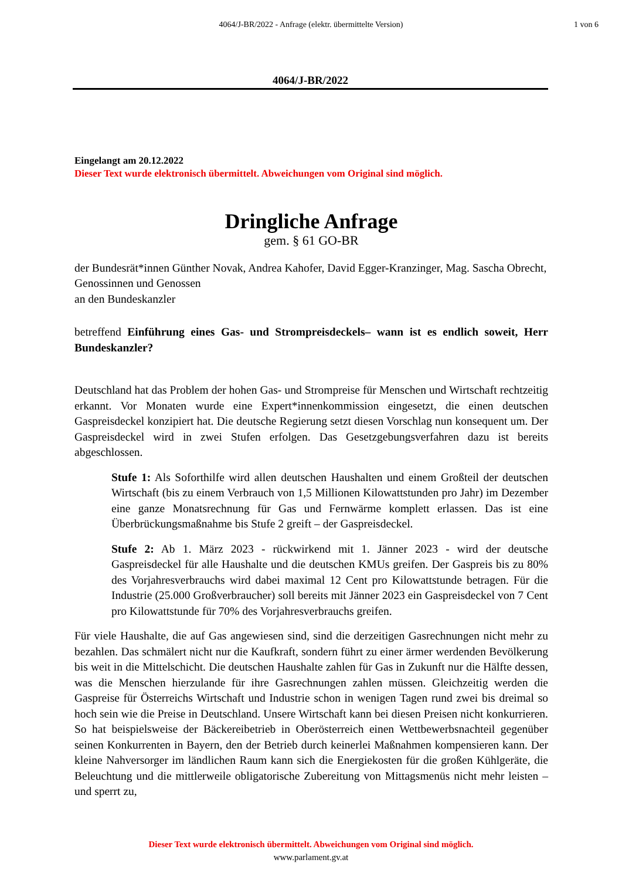4064/J-BR/2022 - Anfrage (elektr. übermittelte Version)
1 von 6
4064/J-BR/2022
Eingelangt am 20.12.2022
Dieser Text wurde elektronisch übermittelt. Abweichungen vom Original sind möglich.
Dringliche Anfrage
gem. § 61 GO-BR
der Bundesrät*innen Günther Novak, Andrea Kahofer, David Egger-Kranzinger, Mag. Sascha Obrecht,
Genossinnen und Genossen
an den Bundeskanzler
betreffend Einführung eines Gas- und Strompreisdeckels– wann ist es endlich soweit, Herr Bundeskanzler?
Deutschland hat das Problem der hohen Gas- und Strompreise für Menschen und Wirtschaft rechtzeitig erkannt. Vor Monaten wurde eine Expert*innenkommission eingesetzt, die einen deutschen Gaspreisdeckel konzipiert hat. Die deutsche Regierung setzt diesen Vorschlag nun konsequent um. Der Gaspreisdeckel wird in zwei Stufen erfolgen. Das Gesetzgebungsverfahren dazu ist bereits abgeschlossen.
Stufe 1: Als Soforthilfe wird allen deutschen Haushalten und einem Großteil der deutschen Wirtschaft (bis zu einem Verbrauch von 1,5 Millionen Kilowattstunden pro Jahr) im Dezember eine ganze Monatsrechnung für Gas und Fernwärme komplett erlassen. Das ist eine Überbrückungsmaßnahme bis Stufe 2 greift – der Gaspreisdeckel.
Stufe 2: Ab 1. März 2023 - rückwirkend mit 1. Jänner 2023 - wird der deutsche Gaspreisdeckel für alle Haushalte und die deutschen KMUs greifen. Der Gaspreis bis zu 80% des Vorjahresverbrauchs wird dabei maximal 12 Cent pro Kilowattstunde betragen. Für die Industrie (25.000 Großverbraucher) soll bereits mit Jänner 2023 ein Gaspreisdeckel von 7 Cent pro Kilowattstunde für 70% des Vorjahresverbrauchs greifen.
Für viele Haushalte, die auf Gas angewiesen sind, sind die derzeitigen Gasrechnungen nicht mehr zu bezahlen. Das schmälert nicht nur die Kaufkraft, sondern führt zu einer ärmer werdenden Bevölkerung bis weit in die Mittelschicht. Die deutschen Haushalte zahlen für Gas in Zukunft nur die Hälfte dessen, was die Menschen hierzulande für ihre Gasrechnungen zahlen müssen. Gleichzeitig werden die Gaspreise für Österreichs Wirtschaft und Industrie schon in wenigen Tagen rund zwei bis dreimal so hoch sein wie die Preise in Deutschland. Unsere Wirtschaft kann bei diesen Preisen nicht konkurrieren. So hat beispielsweise der Bäckereibetrieb in Oberösterreich einen Wettbewerbsnachteil gegenüber seinen Konkurrenten in Bayern, den der Betrieb durch keinerlei Maßnahmen kompensieren kann. Der kleine Nahversorger im ländlichen Raum kann sich die Energiekosten für die großen Kühlgeräte, die Beleuchtung und die mittlerweile obligatorische Zubereitung von Mittagsmenüs nicht mehr leisten – und sperrt zu,
Dieser Text wurde elektronisch übermittelt. Abweichungen vom Original sind möglich.
www.parlament.gv.at